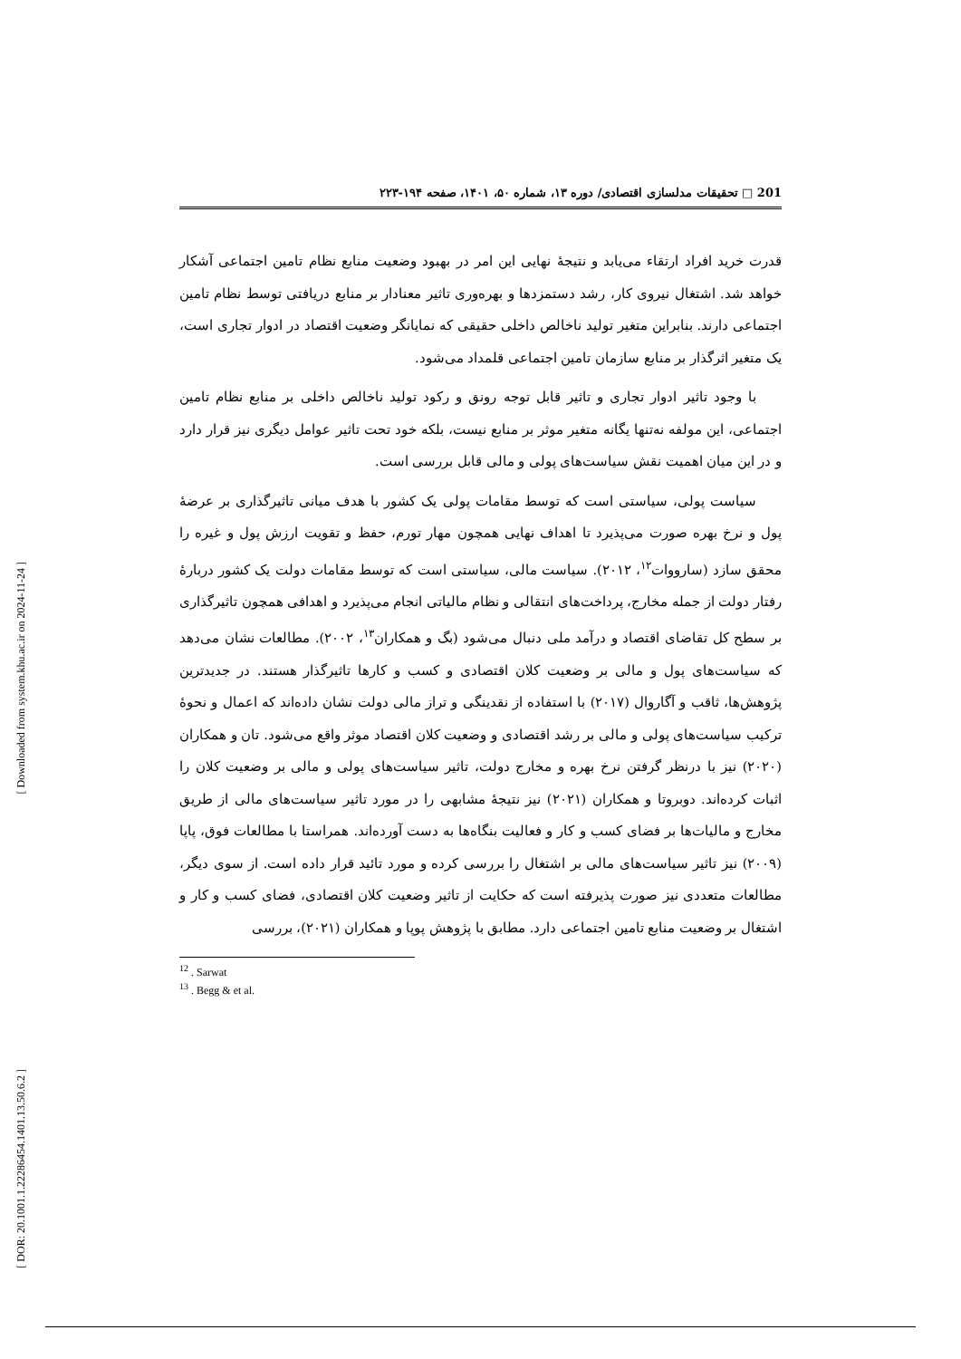[ Downloaded from system.khu.ac.ir on 2024-11-24 ]
[ DOR: 20.1001.1.22286454.1401.13.50.6.2 ]
201 □ تحقیقات مدلسازی اقتصادی/ دوره ۱۳، شماره ۵۰، ۱۴۰۱، صفحه ۱۹۴-۲۲۳
قدرت خرید افراد ارتقاء می‌یابد و نتیجهٔ نهایی این امر در بهبود وضعیت منابع نظام تامین اجتماعی آشکار خواهد شد. اشتغال نیروی کار، رشد دستمزدها و بهره‌وری تاثیر معنادار بر منابع دریافتی توسط نظام تامین اجتماعی دارند. بنابراین متغیر تولید ناخالص داخلی حقیقی که نمایانگر وضعیت اقتصاد در ادوار تجاری است، یک متغیر اثرگذار بر منابع سازمان تامین اجتماعی قلمداد می‌شود.
با وجود تاثیر ادوار تجاری و تاثیر قابل توجه رونق و رکود تولید ناخالص داخلی بر منابع نظام تامین اجتماعی، این مولفه نه‌تنها یگانه متغیر موثر بر منابع نیست، بلکه خود تحت تاثیر عوامل دیگری نیز قرار دارد و در این میان اهمیت نقش سیاست‌های پولی و مالی قابل بررسی است.
سیاست پولی، سیاستی است که توسط مقامات پولی یک کشور با هدف میانی تاثیرگذاری بر عرضهٔ پول و نرخ بهره صورت می‌پذیرد تا اهداف نهایی همچون مهار تورم، حفظ و تقویت ارزش پول و غیره را محقق سازد (سارووات<sup>۱۲</sup>، ۲۰۱۲). سیاست مالی، سیاستی است که توسط مقامات دولت یک کشور دربارهٔ رفتار دولت از جمله مخارج، پرداخت‌های انتقالی و نظام مالیاتی انجام می‌پذیرد و اهدافی همچون تاثیرگذاری بر سطح کل تقاضای اقتصاد و درآمد ملی دنبال می‌شود (بگ و همکاران<sup>۱۳</sup>، ۲۰۰۲). مطالعات نشان می‌دهد که سیاست‌های پول و مالی بر وضعیت کلان اقتصادی و کسب و کارها تاثیرگذار هستند. در جدیدترین پژوهش‌ها، ثاقب و آگاروال (۲۰۱۷) با استفاده از نقدینگی و تراز مالی دولت نشان داده‌اند که اعمال و نحوهٔ ترکیب سیاست‌های پولی و مالی بر رشد اقتصادی و وضعیت کلان اقتصاد موثر واقع می‌شود. تان و همکاران (۲۰۲۰) نیز با درنظر گرفتن نرخ بهره و مخارج دولت، تاثیر سیاست‌های پولی و مالی بر وضعیت کلان را اثبات کرده‌اند. دوبروتا و همکاران (۲۰۲۱) نیز نتیجهٔ مشابهی را در مورد تاثیر سیاست‌های مالی از طریق مخارج و مالیات‌ها بر فضای کسب و کار و فعالیت بنگاه‌ها به دست آورده‌اند. همراستا با مطالعات فوق، پاپا (۲۰۰۹) نیز تاثیر سیاست‌های مالی بر اشتغال را بررسی کرده و مورد تائید قرار داده است. از سوی دیگر، مطالعات متعددی نیز صورت پذیرفته است که حکایت از تاثیر وضعیت کلان اقتصادی، فضای کسب و کار و اشتغال بر وضعیت منابع تامین اجتماعی دارد. مطابق با پژوهش پوپا و همکاران (۲۰۲۱)، بررسی
<sup>12</sup> . Sarwat
<sup>13</sup> . Begg & et al.